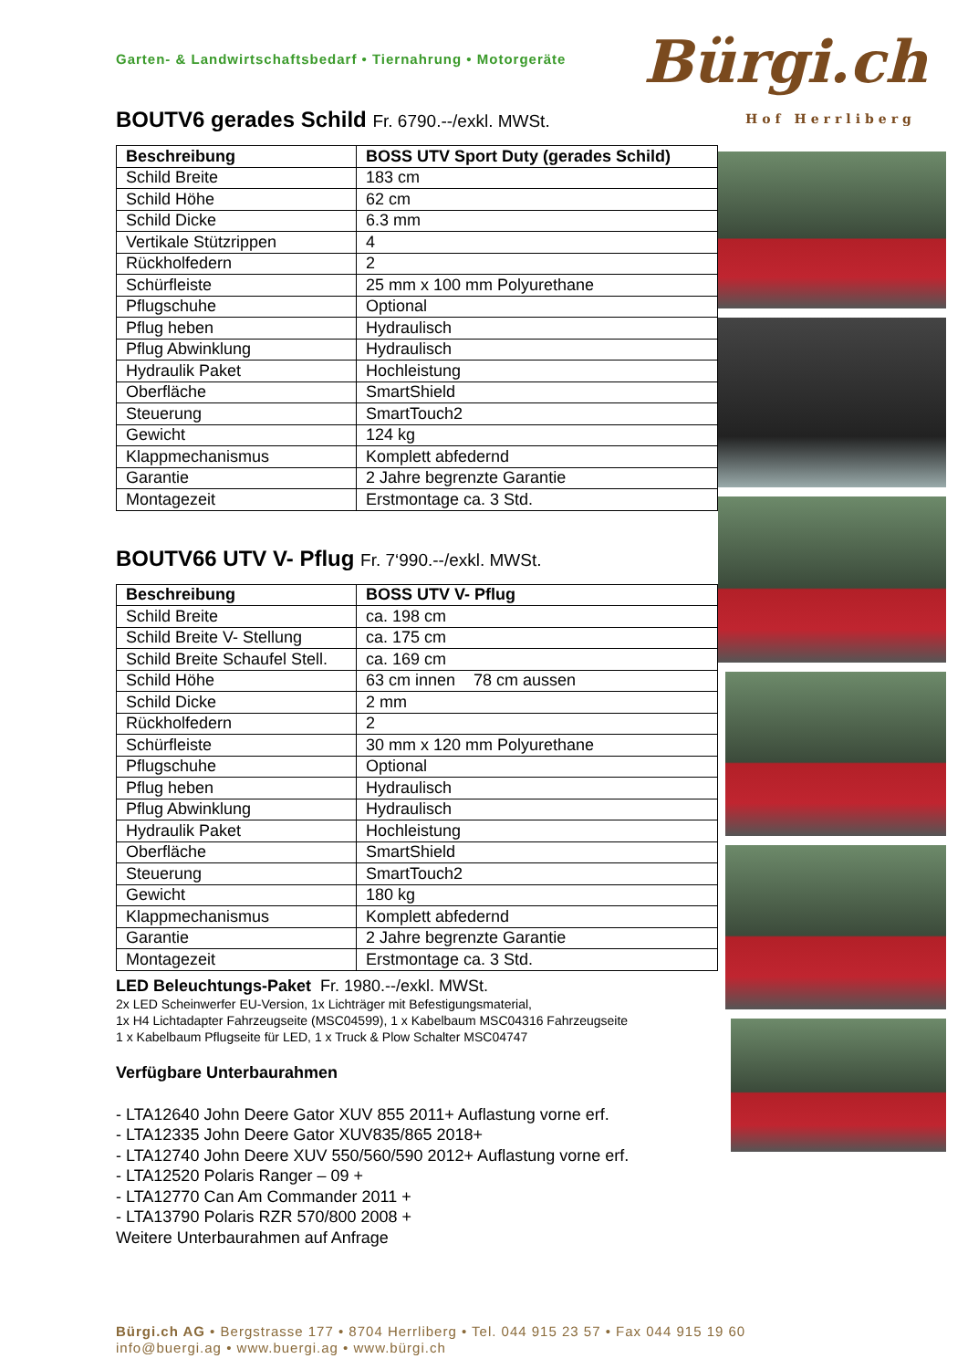Bürgi.ch
Hof Herrliberg
Garten- & Landwirtschaftsbedarf • Tiernahrung • Motorgeräte
BOUTV6 gerades Schild Fr. 6790.--/exkl. MWSt.
| Beschreibung | BOSS UTV Sport Duty (gerades Schild) |
| --- | --- |
| Schild Breite | 183 cm |
| Schild Höhe | 62 cm |
| Schild Dicke | 6.3 mm |
| Vertikale Stützrippen | 4 |
| Rückholfedern | 2 |
| Schürfleiste | 25 mm x 100 mm Polyurethane |
| Pflugschuhe | Optional |
| Pflug heben | Hydraulisch |
| Pflug Abwinklung | Hydraulisch |
| Hydraulik Paket | Hochleistung |
| Oberfläche | SmartShield |
| Steuerung | SmartTouch2 |
| Gewicht | 124 kg |
| Klappmechanismus | Komplett abfedernd |
| Garantie | 2 Jahre begrenzte Garantie |
| Montagezeit | Erstmontage ca. 3 Std. |
BOUTV66 UTV V- Pflug Fr. 7‘990.--/exkl. MWSt.
| Beschreibung | BOSS UTV V- Pflug |
| --- | --- |
| Schild Breite | ca. 198 cm |
| Schild Breite V- Stellung | ca. 175 cm |
| Schild Breite Schaufel Stell. | ca. 169 cm |
| Schild Höhe | 63 cm innen 78 cm aussen |
| Schild Dicke | 2 mm |
| Rückholfedern | 2 |
| Schürfleiste | 30 mm x 120 mm Polyurethane |
| Pflugschuhe | Optional |
| Pflug heben | Hydraulisch |
| Pflug Abwinklung | Hydraulisch |
| Hydraulik Paket | Hochleistung |
| Oberfläche | SmartShield |
| Steuerung | SmartTouch2 |
| Gewicht | 180 kg |
| Klappmechanismus | Komplett abfedernd |
| Garantie | 2 Jahre begrenzte Garantie |
| Montagezeit | Erstmontage ca. 3 Std. |
LED Beleuchtungs-Paket Fr. 1980.--/exkl. MWSt.
2x LED Scheinwerfer EU-Version, 1x Lichträger mit Befestigungsmaterial,
1x H4 Lichtadapter Fahrzeugseite (MSC04599), 1 x Kabelbaum MSC04316 Fahrzeugseite
1 x Kabelbaum Pflugseite für LED, 1 x Truck & Plow Schalter MSC04747
Verfügbare Unterbaurahmen
- LTA12640 John Deere Gator XUV 855 2011+ Auflastung vorne erf.
- LTA12335 John Deere Gator XUV835/865 2018+
- LTA12740 John Deere XUV 550/560/590 2012+ Auflastung vorne erf.
- LTA12520 Polaris Ranger – 09 +
- LTA12770 Can Am Commander 2011 +
- LTA13790 Polaris RZR 570/800 2008 +
Weitere Unterbaurahmen auf Anfrage
Bürgi.ch AG • Bergstrasse 177 • 8704 Herrliberg • Tel. 044 915 23 57 • Fax 044 915 19 60
info@buergi.ag • www.buergi.ag • www.bürgi.ch